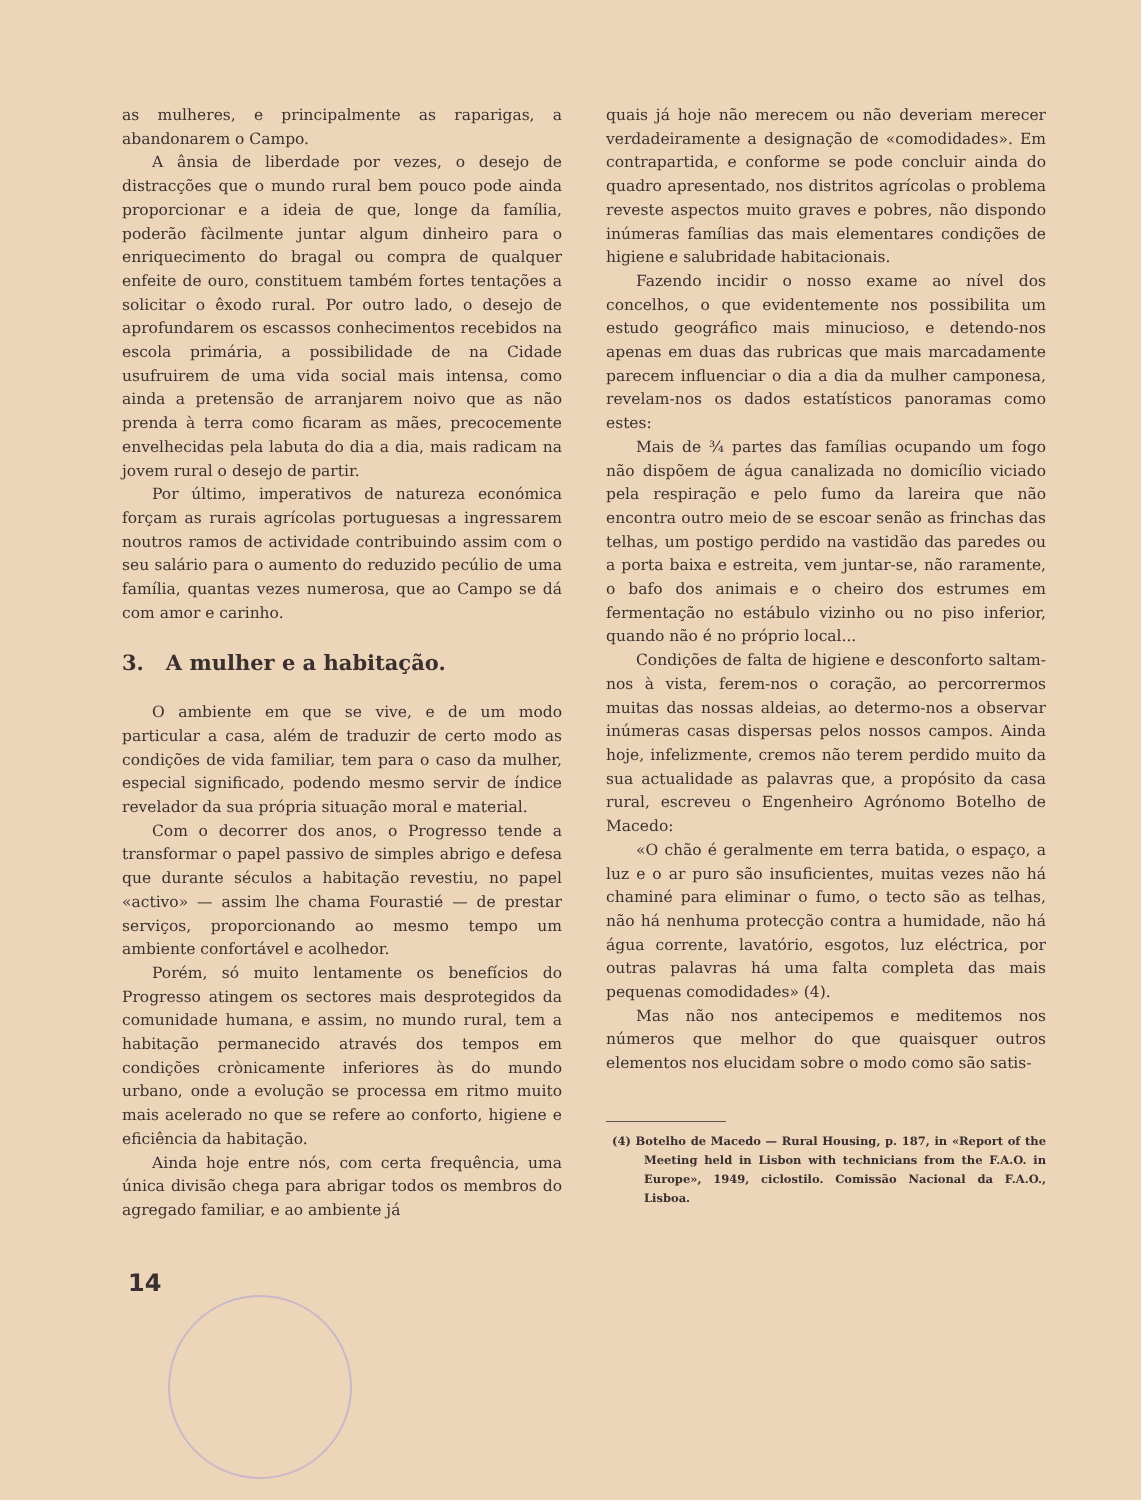as mulheres, e principalmente as raparigas, a abandonarem o Campo.
A ânsia de liberdade por vezes, o desejo de distracções que o mundo rural bem pouco pode ainda proporcionar e a ideia de que, longe da família, poderão fàcilmente juntar algum dinheiro para o enriquecimento do bragal ou compra de qualquer enfeite de ouro, constituem também fortes tentações a solicitar o êxodo rural. Por outro lado, o desejo de aprofundarem os escassos conhecimentos recebidos na escola primária, a possibilidade de na Cidade usufruirem de uma vida social mais intensa, como ainda a pretensão de arranjarem noivo que as não prenda à terra como ficaram as mães, precocemente envelhecidas pela labuta do dia a dia, mais radicam na jovem rural o desejo de partir.
Por último, imperativos de natureza económica forçam as rurais agrícolas portuguesas a ingressarem noutros ramos de actividade contribuindo assim com o seu salário para o aumento do reduzido pecúlio de uma família, quantas vezes numerosa, que ao Campo se dá com amor e carinho.
3. A mulher e a habitação.
O ambiente em que se vive, e de um modo particular a casa, além de traduzir de certo modo as condições de vida familiar, tem para o caso da mulher, especial significado, podendo mesmo servir de índice revelador da sua própria situação moral e material.
Com o decorrer dos anos, o Progresso tende a transformar o papel passivo de simples abrigo e defesa que durante séculos a habitação revestiu, no papel «activo» — assim lhe chama Fourastié — de prestar serviços, proporcionando ao mesmo tempo um ambiente confortável e acolhedor.
Porém, só muito lentamente os benefícios do Progresso atingem os sectores mais desprotegidos da comunidade humana, e assim, no mundo rural, tem a habitação permanecido através dos tempos em condições crònicamente inferiores às do mundo urbano, onde a evolução se processa em ritmo muito mais acelerado no que se refere ao conforto, higiene e eficiência da habitação.
Ainda hoje entre nós, com certa frequência, uma única divisão chega para abrigar todos os membros do agregado familiar, e ao ambiente já
quais já hoje não merecem ou não deveriam merecer verdadeiramente a designação de «comodidades». Em contrapartida, e conforme se pode concluir ainda do quadro apresentado, nos distritos agrícolas o problema reveste aspectos muito graves e pobres, não dispondo inúmeras famílias das mais elementares condições de higiene e salubridade habitacionais.
Fazendo incidir o nosso exame ao nível dos concelhos, o que evidentemente nos possibilita um estudo geográfico mais minucioso, e detendo-nos apenas em duas das rubricas que mais marcadamente parecem influenciar o dia a dia da mulher camponesa, revelam-nos os dados estatísticos panoramas como estes:
Mais de ¾ partes das famílias ocupando um fogo não dispõem de água canalizada no domicílio viciado pela respiração e pelo fumo da lareira que não encontra outro meio de se escoar senão as frinchas das telhas, um postigo perdido na vastidão das paredes ou a porta baixa e estreita, vem juntar-se, não raramente, o bafo dos animais e o cheiro dos estrumes em fermentação no estábulo vizinho ou no piso inferior, quando não é no próprio local...
Condições de falta de higiene e desconforto saltam-nos à vista, ferem-nos o coração, ao percorrermos muitas das nossas aldeias, ao determo-nos a observar inúmeras casas dispersas pelos nossos campos. Ainda hoje, infelizmente, cremos não terem perdido muito da sua actualidade as palavras que, a propósito da casa rural, escreveu o Engenheiro Agrónomo Botelho de Macedo:
«O chão é geralmente em terra batida, o espaço, a luz e o ar puro são insuficientes, muitas vezes não há chaminé para eliminar o fumo, o tecto são as telhas, não há nenhuma protecção contra a humidade, não há água corrente, lavatório, esgotos, luz eléctrica, por outras palavras há uma falta completa das mais pequenas comodidades» (4).
Mas não nos antecipemos e meditemos nos números que melhor do que quaisquer outros elementos nos elucidam sobre o modo como são satis-
(4) Botelho de Macedo — Rural Housing, p. 187, in «Report of the Meeting held in Lisbon with technicians from the F.A.O. in Europe», 1949, ciclostilo. Comissão Nacional da F.A.O., Lisboa.
14